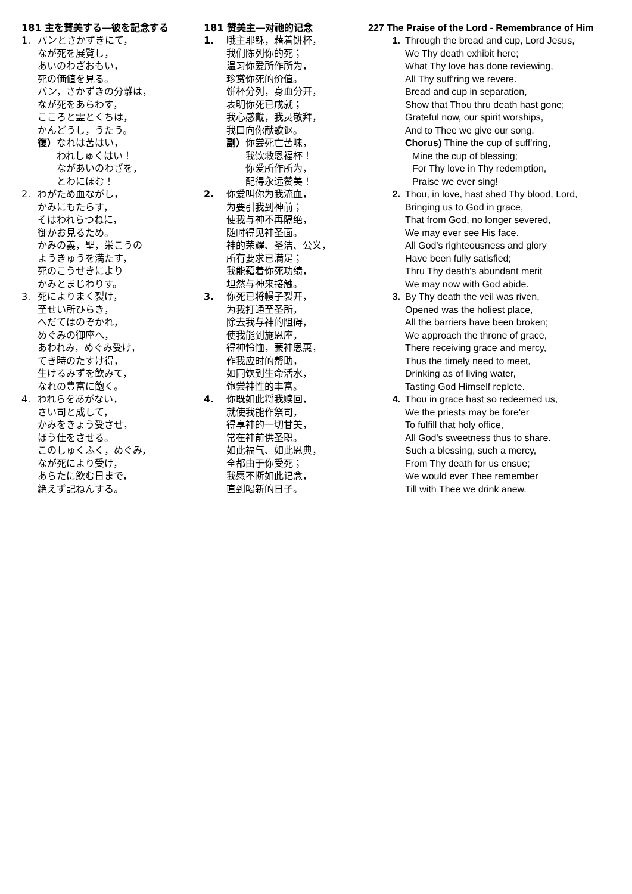181 主を賛美する―彼を記念する
1. パンとさかずきにて，
なが死を展覧し，
あいのわざおもい，
死の価値を見る。
パン，さかずきの分離は，
なが死をあらわす，
こころと霊とくちは，
かんどうし，うたう。
復）なれは苦はい，
われしゅくはい！
ながあいのわざを，
とわにほむ！
2. わがため血ながし，
かみにもたらす，
そはわれらつねに，
御かお見るため。
かみの義，聖，栄こうの
ようきゅうを満たす，
死のこうせきにより
かみとまじわりす。
3. 死によりまく裂け，
至せい所ひらき，
へだてはのぞかれ，
めぐみの御座へ，
あわれみ，めぐみ受け，
てき時のたすけ得，
生けるみずを飲みて，
なれの豊富に飽く。
4. われらをあがない，
さい司と成して，
かみをきょう受させ，
ほう仕をさせる。
このしゅくふく，めぐみ，
なが死により受け，
あらたに飲む日まで，
絶えず記ねんする。
181 赞美主―对祂的记念
1. 哦主耶稣，藉着饼杯，
我们陈列你的死；
温习你爱所作所为，
珍赏你死的价值。
饼杯分列，身血分开，
表明你死已成就；
我心感戴，我灵敬拜，
我口向你献歌讴。
副）你尝死亡苦味，
我饮救恩福杯！
你爱所作所为，
配得永远赞美！
2. 你爱叫你为我流血，
为要引我到神前；
使我与神不再隔绝，
随时得见神圣面。
神的荣耀、圣洁、公义，
所有要求已满足；
我能藉着你死功绩，
坦然与神来接触。
3. 你死已将幔子裂开，
为我打通至圣所，
除去我与神的阻碍，
使我能到施恩座，
得神怜恤，蒙神恩惠，
作我应时的帮助，
如同饮到生命活水，
饱尝神性的丰富。
4. 你既如此将我赎回，
就使我能作祭司，
得享神的一切甘美，
常在神前供圣职。
如此福气、如此恩典，
全都由于你受死；
我愿不断如此记念，
直到喝新的日子。
227 The Praise of the Lord - Remembrance of Him
1. Through the bread and cup, Lord Jesus,
We Thy death exhibit here;
What Thy love has done reviewing,
All Thy suff'ring we revere.
Bread and cup in separation,
Show that Thou thru death hast gone;
Grateful now, our spirit worships,
And to Thee we give our song.
Chorus) Thine the cup of suff'ring,
Mine the cup of blessing;
For Thy love in Thy redemption,
Praise we ever sing!
2. Thou, in love, hast shed Thy blood, Lord,
Bringing us to God in grace,
That from God, no longer severed,
We may ever see His face.
All God's righteousness and glory
Have been fully satisfied;
Thru Thy death's abundant merit
We may now with God abide.
3. By Thy death the veil was riven,
Opened was the holiest place,
All the barriers have been broken;
We approach the throne of grace,
There receiving grace and mercy,
Thus the timely need to meet,
Drinking as of living water,
Tasting God Himself replete.
4. Thou in grace hast so redeemed us,
We the priests may be fore'er
To fulfill that holy office,
All God's sweetness thus to share.
Such a blessing, such a mercy,
From Thy death for us ensue;
We would ever Thee remember
Till with Thee we drink anew.